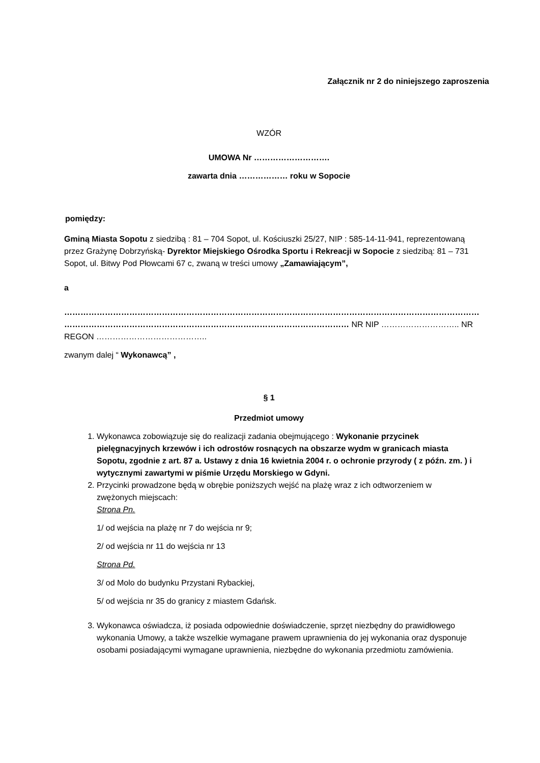Załącznik nr 2 do niniejszego zaproszenia
WZÓR
UMOWA Nr ……………………….
zawarta dnia ……………… roku w Sopocie
pomiędzy:
Gminą Miasta Sopotu z siedzibą : 81 – 704 Sopot, ul. Kościuszki 25/27, NIP : 585-14-11-941, reprezentowaną przez Grażynę Dobrzyńską- Dyrektor Miejskiego Ośrodka Sportu i Rekreacji w Sopocie z siedzibą: 81 – 731 Sopot, ul. Bitwy Pod Płowcami 67 c, zwaną w treści umowy „Zamawiającym”,
a
……………………………………………………………………………………………………………………………………… …………………………………………………………………………………………… NR NIP ……………………….. NR REGON …………………………………..
zwanym dalej “ Wykonawcą” ,
§ 1
Przedmiot umowy
1. Wykonawca zobowiązuje się do realizacji zadania obejmującego : Wykonanie przycinek pielęgnacyjnych krzewów i ich odrostów rosnących na obszarze wydm w granicach miasta Sopotu, zgodnie z art. 87 a. Ustawy z dnia 16 kwietnia 2004 r. o ochronie przyrody ( z późn. zm. ) i wytycznymi zawartymi w piśmie Urzędu Morskiego w Gdyni.
2. Przycinki prowadzone będą w obrębie poniższych wejść na plażę wraz z ich odtworzeniem w zwężonych miejscach:
Strona Pn.
1/ od wejścia na plażę nr 7 do wejścia nr 9;
2/ od wejścia nr 11 do wejścia nr 13
Strona Pd.
3/ od Molo do budynku Przystani Rybackiej,
5/ od wejścia nr 35 do granicy z miastem Gdańsk.
3. Wykonawca oświadcza, iż posiada odpowiednie doświadczenie, sprzęt niezbędny do prawidłowego wykonania Umowy, a także wszelkie wymagane prawem uprawnienia do jej wykonania oraz dysponuje osobami posiadającymi wymagane uprawnienia, niezbędne do wykonania przedmiotu zamówienia.